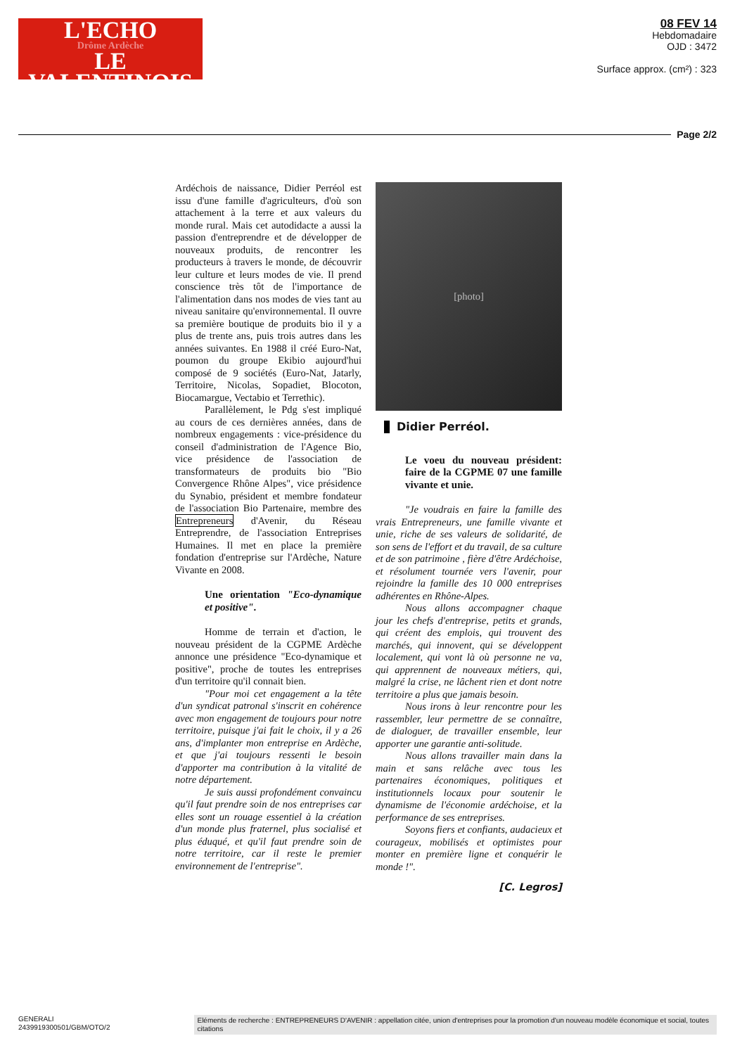L'ECHO
Drôme Ardèche
LE VALENTINOIS
08 FEV 14
Hebdomadaire
OJD : 3472
Surface approx. (cm²) : 323
Page 2/2
Ardéchois de naissance, Didier Perréol est issu d'une famille d'agriculteurs, d'où son attachement à la terre et aux valeurs du monde rural. Mais cet autodidacte a aussi la passion d'entreprendre et de développer de nouveaux produits, de rencontrer les producteurs à travers le monde, de découvrir leur culture et leurs modes de vie. Il prend conscience très tôt de l'importance de l'alimentation dans nos modes de vies tant au niveau sanitaire qu'environnemental. Il ouvre sa première boutique de produits bio il y a plus de trente ans, puis trois autres dans les années suivantes. En 1988 il créé Euro-Nat, poumon du groupe Ekibio aujourd'hui composé de 9 sociétés (Euro-Nat, Jatarly, Territoire, Nicolas, Sopadiet, Blocoton, Biocamargue, Vectabio et Terrethic).
Parallèlement, le Pdg s'est impliqué au cours de ces dernières années, dans de nombreux engagements : vice-présidence du conseil d'administration de l'Agence Bio, vice présidence de l'association de transformateurs de produits bio "Bio Convergence Rhône Alpes", vice présidence du Synabio, président et membre fondateur de l'association Bio Partenaire, membre des Entrepreneurs d'Avenir, du Réseau Entreprendre, de l'association Entreprises Humaines. Il met en place la première fondation d'entreprise sur l'Ardèche, Nature Vivante en 2008.
Une orientation "Eco-dynamique et positive".
Homme de terrain et d'action, le nouveau président de la CGPME Ardèche annonce une présidence "Eco-dynamique et positive", proche de toutes les entreprises d'un territoire qu'il connait bien.
"Pour moi cet engagement a la tête d'un syndicat patronal s'inscrit en cohérence avec mon engagement de toujours pour notre territoire, puisque j'ai fait le choix, il y a 26 ans, d'implanter mon entreprise en Ardèche, et que j'ai toujours ressenti le besoin d'apporter ma contribution à la vitalité de notre département.
Je suis aussi profondément convaincu qu'il faut prendre soin de nos entreprises car elles sont un rouage essentiel à la création d'un monde plus fraternel, plus socialisé et plus éduqué, et qu'il faut prendre soin de notre territoire, car il reste le premier environnement de l'entreprise".
[photo]
Didier Perréol.
Le voeu du nouveau président: faire de la CGPME 07 une famille vivante et unie.
"Je voudrais en faire la famille des vrais Entrepreneurs, une famille vivante et unie, riche de ses valeurs de solidarité, de son sens de l'effort et du travail, de sa culture et de son patrimoine , fière d'être Ardéchoise, et résolument tournée vers l'avenir, pour rejoindre la famille des 10 000 entreprises adhérentes en Rhône-Alpes.
Nous allons accompagner chaque jour les chefs d'entreprise, petits et grands, qui créent des emplois, qui trouvent des marchés, qui innovent, qui se développent localement, qui vont là où personne ne va, qui apprennent de nouveaux métiers, qui, malgré la crise, ne lâchent rien et dont notre territoire a plus que jamais besoin.
Nous irons à leur rencontre pour les rassembler, leur permettre de se connaître, de dialoguer, de travailler ensemble, leur apporter une garantie anti-solitude.
Nous allons travailler main dans la main et sans relâche avec tous les partenaires économiques, politiques et institutionnels locaux pour soutenir le dynamisme de l'économie ardéchoise, et la performance de ses entreprises.
Soyons fiers et confiants, audacieux et courageux, mobilisés et optimistes pour monter en première ligne et conquérir le monde !".
[C. Legros]
GENERALI
2439919300501/GBM/OTO/2
Eléments de recherche : ENTREPRENEURS D'AVENIR : appellation citée, union d'entreprises pour la promotion d'un nouveau modèle économique et social, toutes citations